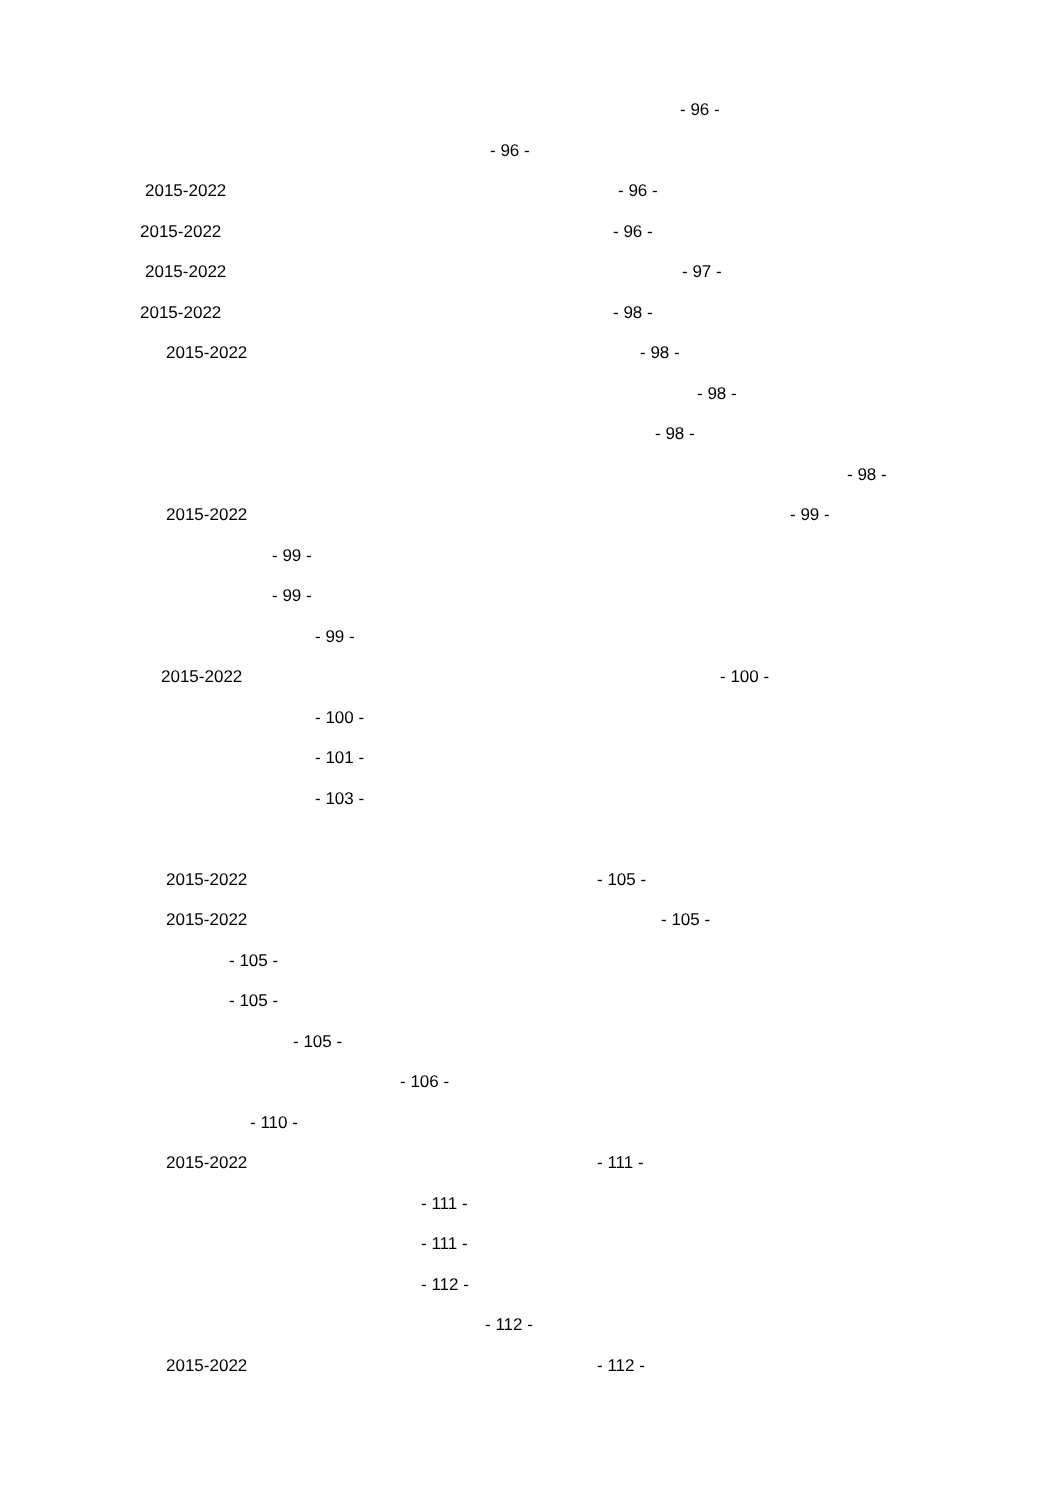- 96 -
- 96 -
2015-2022 - 96 -
2015-2022 - 96 -
2015-2022 - 97 -
2015-2022 - 98 -
2015-2022 - 98 - - 98 -
- 98 - - 98 -
2015-2022 - 99 -
- 99 - - 99 - - 99 -
2015-2022 - 100 -
- 100 - - 101 - - 103 -
2015-2022 - 105 -
2015-2022 - 105 -
- 105 - - 105 - - 105 - - 106 -
- 110 -
2015-2022 - 111 -
- 111 - - 111 - - 112 - - 112 -
2015-2022 - 112 -